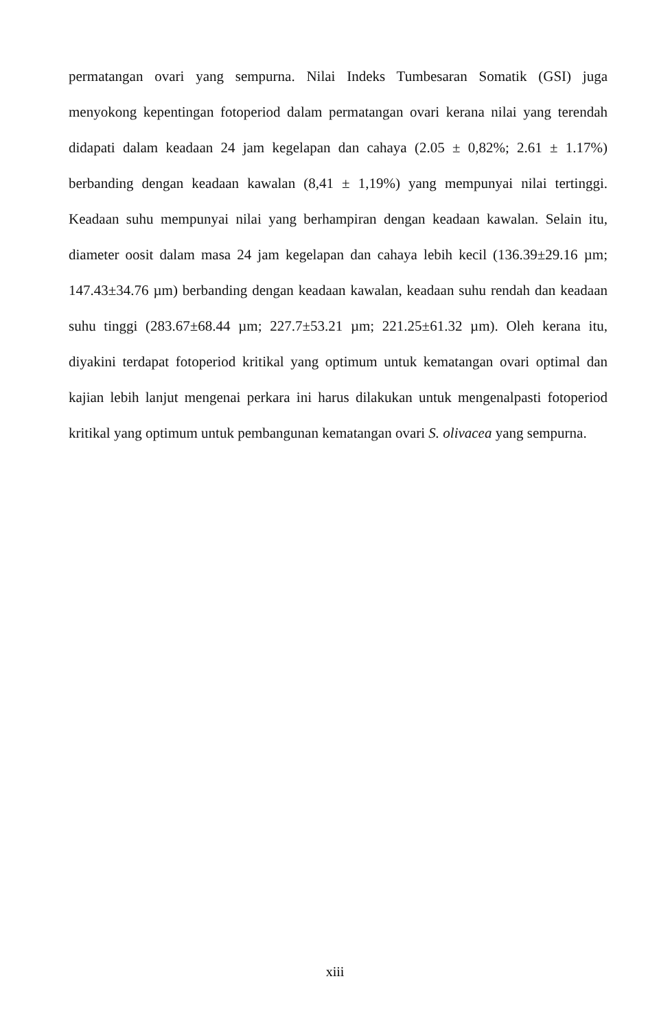permatangan ovari yang sempurna. Nilai Indeks Tumbesaran Somatik (GSI) juga menyokong kepentingan fotoperiod dalam permatangan ovari kerana nilai yang terendah didapati dalam keadaan 24 jam kegelapan dan cahaya (2.05 ± 0,82%; 2.61 ± 1.17%) berbanding dengan keadaan kawalan (8,41 ± 1,19%) yang mempunyai nilai tertinggi. Keadaan suhu mempunyai nilai yang berhampiran dengan keadaan kawalan. Selain itu, diameter oosit dalam masa 24 jam kegelapan dan cahaya lebih kecil (136.39±29.16 µm; 147.43±34.76 µm) berbanding dengan keadaan kawalan, keadaan suhu rendah dan keadaan suhu tinggi (283.67±68.44 µm; 227.7±53.21 µm; 221.25±61.32 µm). Oleh kerana itu, diyakini terdapat fotoperiod kritikal yang optimum untuk kematangan ovari optimal dan kajian lebih lanjut mengenai perkara ini harus dilakukan untuk mengenalpasti fotoperiod kritikal yang optimum untuk pembangunan kematangan ovari S. olivacea yang sempurna.
xiii